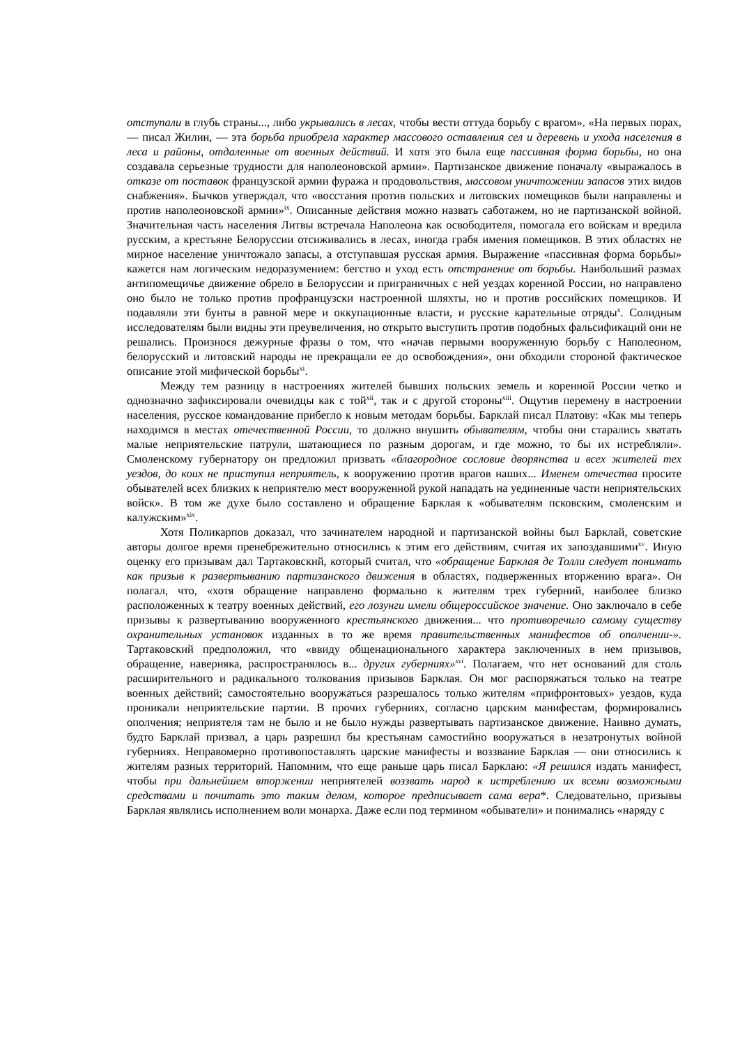отступали в глубь страны..., либо укрывались в лесах, чтобы вести оттуда борьбу с врагом». «На первых порах, — писал Жилин, — эта борьба приобрела характер массового оставления сел и деревень и ухода населения в леса и районы, отдаленные от военных действий. И хотя это была еще пассивная форма борьбы, но она создавала серьезные трудности для наполеоновской армии». Партизанское движение поначалу «выражалось в отказе от поставок французской армии фуража и продовольствия, массовом уничтожении запасов этих видов снабжения». Бычков утверждал, что «восстания против польских и литовских помещиков были направлены и против наполеоновской армии»<sup>ix</sup>. Описанные действия можно назвать саботажем, но не партизанской войной. Значительная часть населения Литвы встречала Наполеона как освободителя, помогала его войскам и вредила русским, а крестьяне Белоруссии отсиживались в лесах, иногда грабя имения помещиков. В этих областях не мирное население уничтожало запасы, а отступавшая русская армия. Выражение «пассивная форма борьбы» кажется нам логическим недоразумением: бегство и уход есть отстранение от борьбы. Наибольший размах антипомещичье движение обрело в Белоруссии и приграничных с ней уездах коренной России, но направлено оно было не только против профранцузски настроенной шляхты, но и против российских помещиков. И подавляли эти бунты в равной мере и оккупационные власти, и русские карательные отряды<sup>x</sup>. Солидным исследователям были видны эти преувеличения, но открыто выступить против подобных фальсификаций они не решались. Произнося дежурные фразы о том, что «начав первыми вооруженную борьбу с Наполеоном, белорусский и литовский народы не прекращали ее до освобождения», они обходили стороной фактическое описание этой мифической борьбы<sup>xi</sup>.
Между тем разницу в настроениях жителей бывших польских земель и коренной России четко и однозначно зафиксировали очевидцы как с той<sup>xii</sup>, так и с другой стороны<sup>xiii</sup>. Ощутив перемену в настроении населения, русское командование прибегло к новым методам борьбы. Барклай писал Платову: «Как мы теперь находимся в местах отечественной России, то должно внушить обывателям, чтобы они старались хватать малые неприятельские патрули, шатающиеся по разным дорогам, и где можно, то бы их истребляли». Смоленскому губернатору он предложил призвать «благородное сословие дворянства и всех жителей тех уездов, до коих не приступил неприятель, к вооружению против врагов наших... Именем отечества просите обывателей всех близких к неприятелю мест вооруженной рукой нападать на уединенные части неприятельских войск». В том же духе было составлено и обращение Барклая к «обывателям псковским, смоленским и калужским»<sup>xiv</sup>.
Хотя Поликарпов доказал, что зачинателем народной и партизанской войны был Барклай, советские авторы долгое время пренебрежительно относились к этим его действиям, считая их запоздавшими<sup>xv</sup>. Иную оценку его призывам дал Тартаковский, который считал, что «обращение Барклая де Толли следует понимать как призыв к развертыванию партизанского движения в областях, подверженных вторжению врага». Он полагал, что, «хотя обращение направлено формально к жителям трех губерний, наиболее близко расположенных к театру военных действий, его лозунги имели общероссийское значение. Оно заключало в себе призывы к развертыванию вооруженного крестьянского движения... что противоречило самому существу охранительных установок изданных в то же время правительственных манифестов об ополчении-». Тартаковский предположил, что «ввиду общенационального характера заключенных в нем призывов, обращение, наверняка, распространялось в... других губерниях»<sup>xvi</sup>. Полагаем, что нет оснований для столь расширительного и радикального толкования призывов Барклая. Он мог распоряжаться только на театре военных действий; самостоятельно вооружаться разрешалось только жителям «прифронтовых» уездов, куда проникали неприятельские партии. В прочих губерниях, согласно царским манифестам, формировались ополчения; неприятеля там не было и не было нужды развертывать партизанское движение. Наивно думать, будто Барклай призвал, а царь разрешил бы крестьянам самостийно вооружаться в незатронутых войной губерниях. Неправомерно противопоставлять царские манифесты и воззвание Барклая — они относились к жителям разных территорий. Напомним, что еще раньше царь писал Барклаю: «Я решился издать манифест, чтобы при дальнейшем вторжении неприятелей воззвать народ к истреблению их всеми возможными средствами и почитать это таким делом, которое предписывает сама вера*. Следовательно, призывы Барклая являлись исполнением воли монарха. Даже если под термином «обыватели» и понимались «наряду с